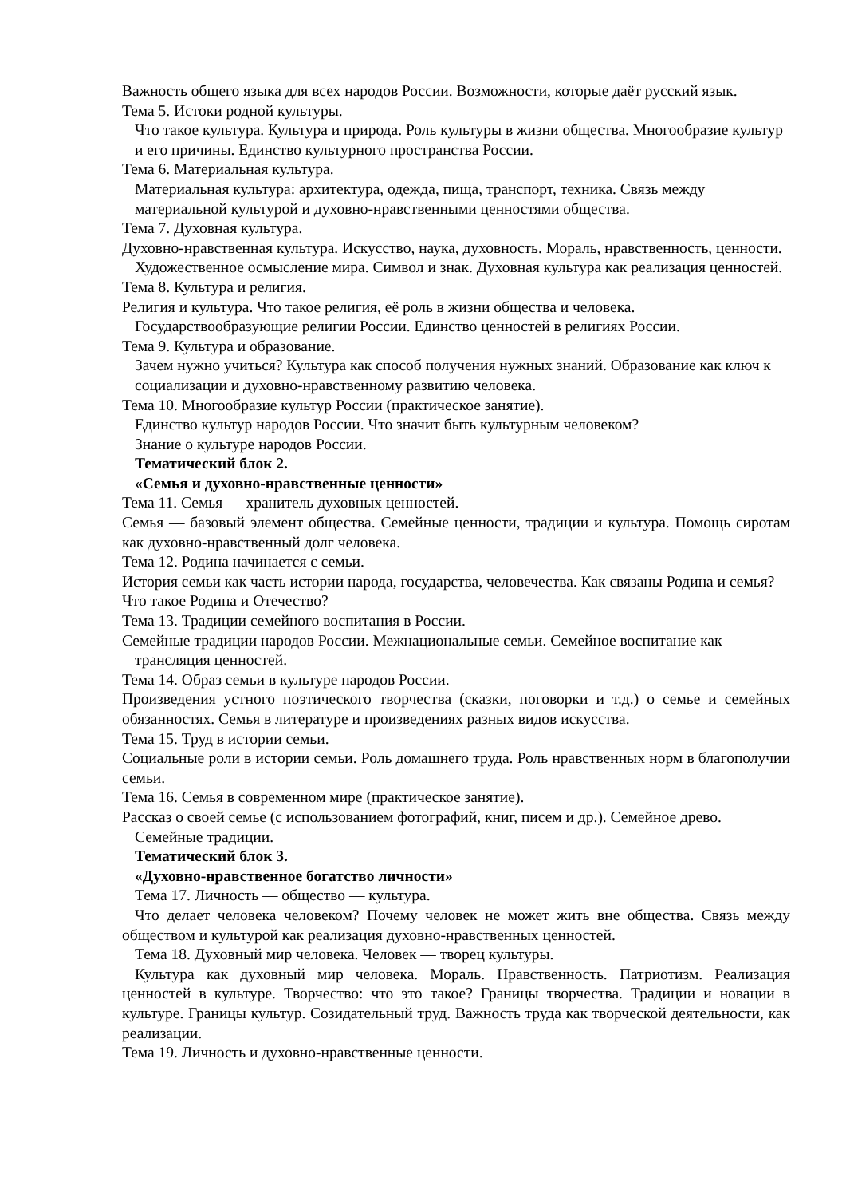Важность общего языка для всех народов России. Возможности, которые даёт русский язык.
Тема 5. Истоки родной культуры.
Что такое культура. Культура и природа. Роль культуры в жизни общества. Многообразие культур и его причины. Единство культурного пространства России.
Тема 6. Материальная культура.
Материальная культура: архитектура, одежда, пища, транспорт, техника. Связь между материальной культурой и духовно-нравственными ценностями общества.
Тема 7. Духовная культура.
Духовно-нравственная культура. Искусство, наука, духовность. Мораль, нравственность, ценности. Художественное осмысление мира. Символ и знак. Духовная культура как реализация ценностей.
Тема 8. Культура и религия.
Религия и культура. Что такое религия, её роль в жизни общества и человека. Государствообразующие религии России. Единство ценностей в религиях России.
Тема 9. Культура и образование.
Зачем нужно учиться? Культура как способ получения нужных знаний. Образование как ключ к социализации и духовно-нравственному развитию человека.
Тема 10. Многообразие культур России (практическое занятие).
Единство культур народов России. Что значит быть культурным человеком?
Знание о культуре народов России.
Тематический блок 2.
«Семья и духовно-нравственные ценности»
Тема 11. Семья — хранитель духовных ценностей.
Семья — базовый элемент общества. Семейные ценности, традиции и культура. Помощь сиротам как духовно-нравственный долг человека.
Тема 12. Родина начинается с семьи.
История семьи как часть истории народа, государства, человечества. Как связаны Родина и семья? Что такое Родина и Отечество?
Тема 13. Традиции семейного воспитания в России.
Семейные традиции народов России. Межнациональные семьи. Семейное воспитание как трансляция ценностей.
Тема 14. Образ семьи в культуре народов России.
Произведения устного поэтического творчества (сказки, поговорки и т.д.) о семье и семейных обязанностях. Семья в литературе и произведениях разных видов искусства.
Тема 15. Труд в истории семьи.
Социальные роли в истории семьи. Роль домашнего труда. Роль нравственных норм в благополучии семьи.
Тема 16. Семья в современном мире (практическое занятие).
Рассказ о своей семье (с использованием фотографий, книг, писем и др.). Семейное древо. Семейные традиции.
Тематический блок 3.
«Духовно-нравственное богатство личности»
Тема 17. Личность — общество — культура.
Что делает человека человеком? Почему человек не может жить вне общества. Связь между обществом и культурой как реализация духовно-нравственных ценностей.
Тема 18. Духовный мир человека. Человек — творец культуры.
Культура как духовный мир человека. Мораль. Нравственность. Патриотизм. Реализация ценностей в культуре. Творчество: что это такое? Границы творчества. Традиции и новации в культуре. Границы культур. Созидательный труд. Важность труда как творческой деятельности, как реализации.
Тема 19. Личность и духовно-нравственные ценности.